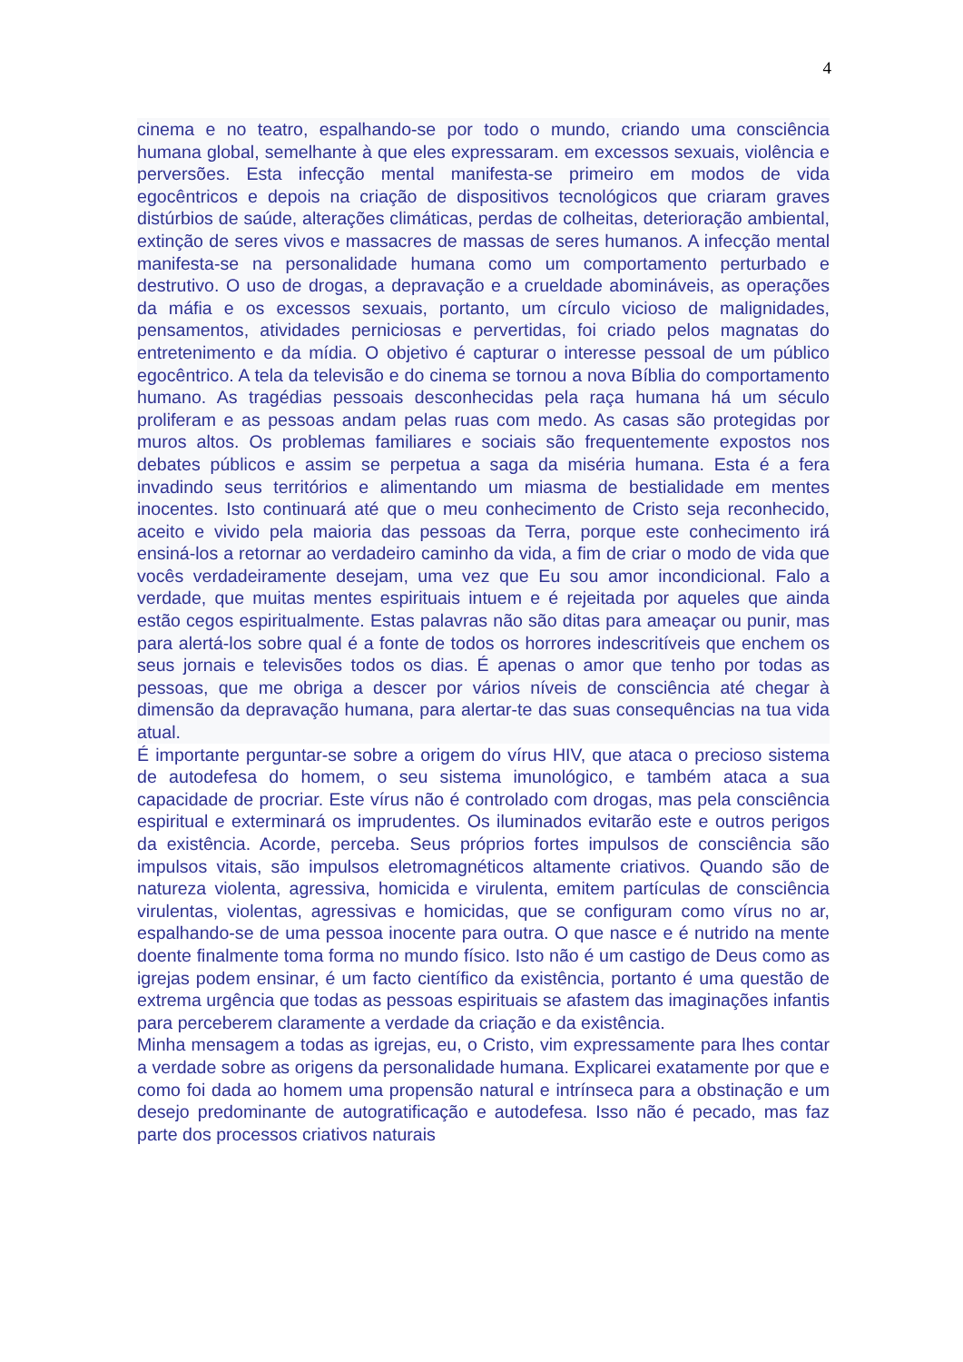4
cinema e no teatro, espalhando-se por todo o mundo, criando uma consciência humana global, semelhante à que eles expressaram. em excessos sexuais, violência e perversões. Esta infecção mental manifesta-se primeiro em modos de vida egocêntricos e depois na criação de dispositivos tecnológicos que criaram graves distúrbios de saúde, alterações climáticas, perdas de colheitas, deterioração ambiental, extinção de seres vivos e massacres de massas de seres humanos. A infecção mental manifesta-se na personalidade humana como um comportamento perturbado e destrutivo. O uso de drogas, a depravação e a crueldade abomináveis, as operações da máfia e os excessos sexuais, portanto, um círculo vicioso de malignidades, pensamentos, atividades perniciosas e pervertidas, foi criado pelos magnatas do entretenimento e da mídia. O objetivo é capturar o interesse pessoal de um público egocêntrico. A tela da televisão e do cinema se tornou a nova Bíblia do comportamento humano. As tragédias pessoais desconhecidas pela raça humana há um século proliferam e as pessoas andam pelas ruas com medo. As casas são protegidas por muros altos. Os problemas familiares e sociais são frequentemente expostos nos debates públicos e assim se perpetua a saga da miséria humana. Esta é a fera invadindo seus territórios e alimentando um miasma de bestialidade em mentes inocentes. Isto continuará até que o meu conhecimento de Cristo seja reconhecido, aceito e vivido pela maioria das pessoas da Terra, porque este conhecimento irá ensiná-los a retornar ao verdadeiro caminho da vida, a fim de criar o modo de vida que vocês verdadeiramente desejam, uma vez que Eu sou amor incondicional. Falo a verdade, que muitas mentes espirituais intuem e é rejeitada por aqueles que ainda estão cegos espiritualmente. Estas palavras não são ditas para ameaçar ou punir, mas para alertá-los sobre qual é a fonte de todos os horrores indescritíveis que enchem os seus jornais e televisões todos os dias. É apenas o amor que tenho por todas as pessoas, que me obriga a descer por vários níveis de consciência até chegar à dimensão da depravação humana, para alertar-te das suas consequências na tua vida atual.
É importante perguntar-se sobre a origem do vírus HIV, que ataca o precioso sistema de autodefesa do homem, o seu sistema imunológico, e também ataca a sua capacidade de procriar. Este vírus não é controlado com drogas, mas pela consciência espiritual e exterminará os imprudentes. Os iluminados evitarão este e outros perigos da existência. Acorde, perceba. Seus próprios fortes impulsos de consciência são impulsos vitais, são impulsos eletromagnéticos altamente criativos. Quando são de natureza violenta, agressiva, homicida e virulenta, emitem partículas de consciência virulentas, violentas, agressivas e homicidas, que se configuram como vírus no ar, espalhando-se de uma pessoa inocente para outra. O que nasce e é nutrido na mente doente finalmente toma forma no mundo físico. Isto não é um castigo de Deus como as igrejas podem ensinar, é um facto científico da existência, portanto é uma questão de extrema urgência que todas as pessoas espirituais se afastem das imaginações infantis para perceberem claramente a verdade da criação e da existência.
Minha mensagem a todas as igrejas, eu, o Cristo, vim expressamente para lhes contar a verdade sobre as origens da personalidade humana. Explicarei exatamente por que e como foi dada ao homem uma propensão natural e intrínseca para a obstinação e um desejo predominante de autogratificação e autodefesa. Isso não é pecado, mas faz parte dos processos criativos naturais